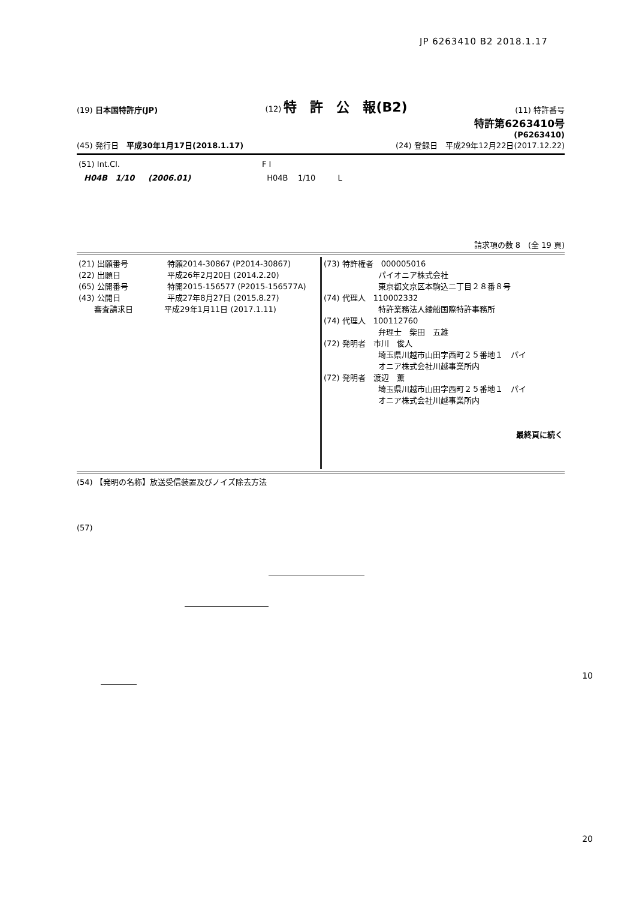JP 6263410 B2 2018.1.17
(19) 日本国特許庁(JP) (12) 特　許　公　報(B2) (11) 特許番号
特許第6263410号
(P6263410)
(45) 発行日　平成30年1月17日(2018.1.17) (24) 登録日　平成29年12月22日(2017.12.22)
| (51) Int.Cl. | F I |
| H04B 1/10 (2006.01) | H04B 1/10 L |
請求項の数 8　(全 19 頁)
| (21) 出願番号 特願2014-30867 (P2014-30867) (22) 出願日 平成26年2月20日 (2014.2.20) (65) 公開番号 特開2015-156577 (P2015-156577A) (43) 公開日 平成27年8月27日 (2015.8.27) 審査請求日 平成29年1月11日 (2017.1.11) | (73) 特許権者 000005016 パイオニア株式会社 東京都文京区本駒込二丁目２８番８号 (74) 代理人 110002332 特許業務法人綾船国際特許事務所 (74) 代理人 100112760 弁理士 柴田 五雄 (72) 発明者 市川 俊人 埼玉県川越市山田字西町２５番地１ パイ オニア株式会社川越事業所内 (72) 発明者 渡辺 薫 埼玉県川越市山田字西町２５番地１ パイ オニア株式会社川越事業所内 最終頁に続く |
(54) 【発明の名称】放送受信装置及びノイズ除去方法
(57)
10
20